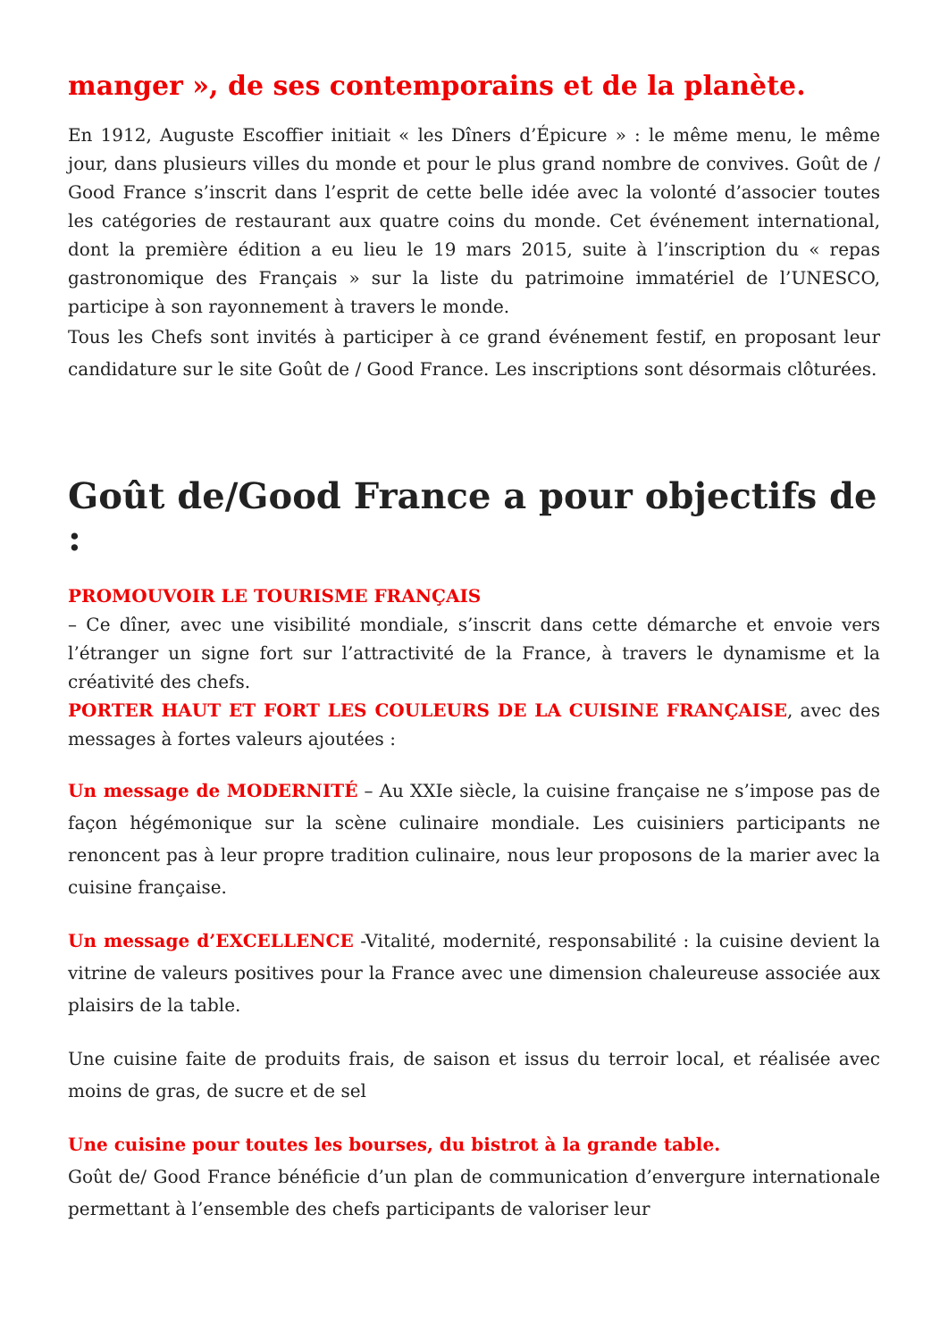manger », de ses contemporains et de la planète.
En 1912, Auguste Escoffier initiait « les Dîners d’Épicure » : le même menu, le même jour, dans plusieurs villes du monde et pour le plus grand nombre de convives. Goût de / Good France s’inscrit dans l’esprit de cette belle idée avec la volonté d’associer toutes les catégories de restaurant aux quatre coins du monde. Cet événement international, dont la première édition a eu lieu le 19 mars 2015, suite à l’inscription du « repas gastronomique des Français » sur la liste du patrimoine immatériel de l’UNESCO, participe à son rayonnement à travers le monde.
Tous les Chefs sont invités à participer à ce grand événement festif, en proposant leur candidature sur le site Goût de / Good France. Les inscriptions sont désormais clôturées.
Goût de/Good France a pour objectifs de :
PROMOUVOIR LE TOURISME FRANÇAIS
– Ce dîner, avec une visibilité mondiale, s’inscrit dans cette démarche et envoie vers l’étranger un signe fort sur l’attractivité de la France, à travers le dynamisme et la créativité des chefs.
PORTER HAUT ET FORT LES COULEURS DE LA CUISINE FRANÇAISE, avec des messages à fortes valeurs ajoutées :
Un message de MODERNITÉ – Au XXIe siècle, la cuisine française ne s’impose pas de façon hégémonique sur la scène culinaire mondiale. Les cuisiniers participants ne renoncent pas à leur propre tradition culinaire, nous leur proposons de la marier avec la cuisine française.
Un message d’EXCELLENCE -Vitalité, modernité, responsabilité : la cuisine devient la vitrine de valeurs positives pour la France avec une dimension chaleureuse associée aux plaisirs de la table.
Une cuisine faite de produits frais, de saison et issus du terroir local, et réalisée avec moins de gras, de sucre et de sel
Une cuisine pour toutes les bourses, du bistrot à la grande table.
Goût de/ Good France bénéficie d’un plan de communication d’envergure internationale permettant à l’ensemble des chefs participants de valoriser leur